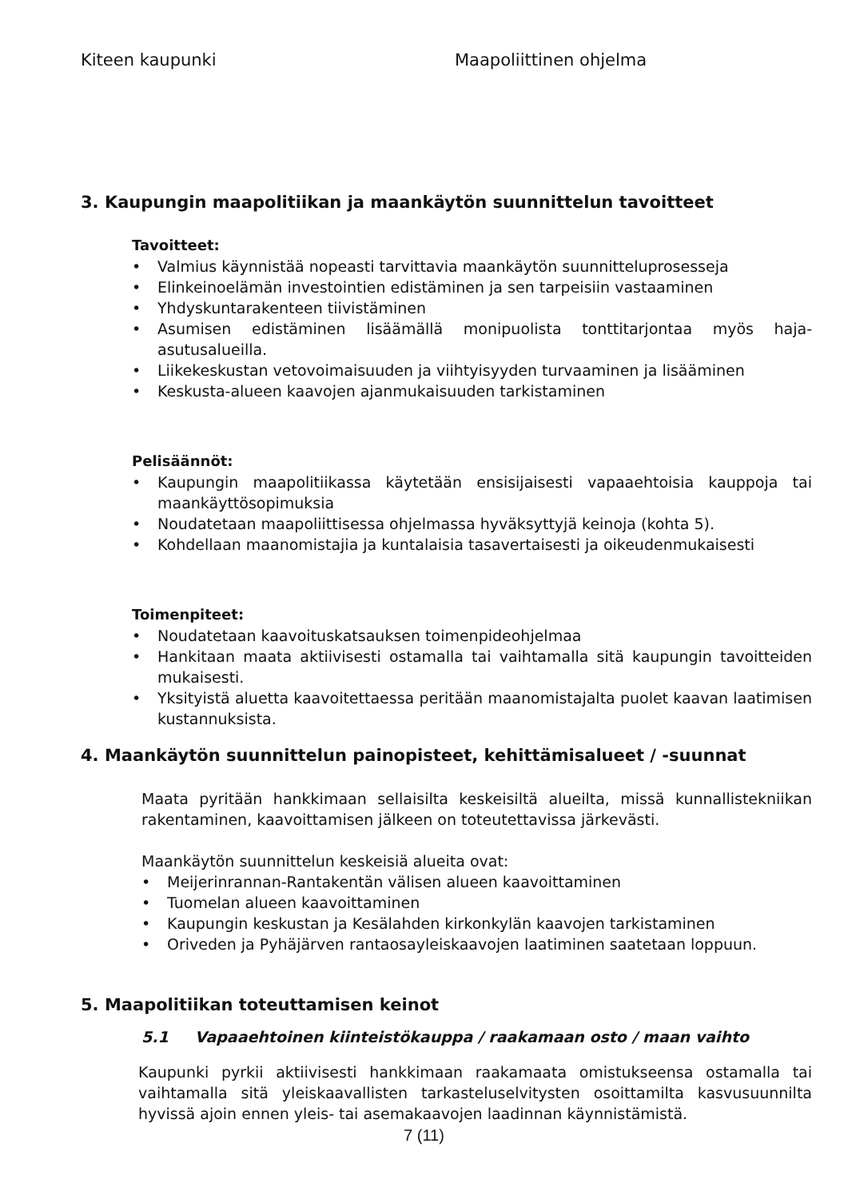Kiteen kaupunki Maapoliittinen ohjelma
3. Kaupungin maapolitiikan ja maankäytön suunnittelun tavoitteet
Tavoitteet:
• Valmius käynnistää nopeasti tarvittavia maankäytön suunnitteluprosesseja
• Elinkeinoelämän investointien edistäminen ja sen tarpeisiin vastaaminen
• Yhdyskuntarakenteen tiivistäminen
• Asumisen edistäminen lisäämällä monipuolista tonttitarjontaa myös haja-asutusalueilla.
• Liikekeskustan vetovoimaisuuden ja viihtyisyyden turvaaminen ja lisääminen
• Keskusta-alueen kaavojen ajanmukaisuuden tarkistaminen
Pelisäännöt:
• Kaupungin maapolitiikassa käytetään ensisijaisesti vapaaehtoisia kauppoja tai maankäyttösopimuksia
• Noudatetaan maapoliittisessa ohjelmassa hyväksyttyjä keinoja (kohta 5).
• Kohdellaan maanomistajia ja kuntalaisia tasavertaisesti ja oikeudenmukaisesti
Toimenpiteet:
• Noudatetaan kaavoituskatsauksen toimenpideohjelmaa
• Hankitaan maata aktiivisesti ostamalla tai vaihtamalla sitä kaupungin tavoitteiden mukaisesti.
• Yksityistä aluetta kaavoitettaessa peritään maanomistajalta puolet kaavan laatimisen kustannuksista.
4. Maankäytön suunnittelun painopisteet, kehittämisalueet / -suunnat
Maata pyritään hankkimaan sellaisilta keskeisiltä alueilta, missä kunnallistekniikan rakentaminen, kaavoittamisen jälkeen on toteutettavissa järkevästi.
Maankäytön suunnittelun keskeisiä alueita ovat:
• Meijerinrannan-Rantakentän välisen alueen kaavoittaminen
• Tuomelan alueen kaavoittaminen
• Kaupungin keskustan ja Kesälahden kirkonkylän kaavojen tarkistaminen
• Oriveden ja Pyhäjärven rantaosayleiskaavojen laatiminen saatetaan loppuun.
5. Maapolitiikan toteuttamisen keinot
5.1 Vapaaehtoinen kiinteistökauppa / raakamaan osto / maan vaihto
Kaupunki pyrkii aktiivisesti hankkimaan raakamaata omistukseensa ostamalla tai vaihtamalla sitä yleiskaavallisten tarkasteluselvitysten osoittamilta kasvusuunnilta hyvissä ajoin ennen yleis- tai asemakaavojen laadinnan käynnistämistä.
7 (11)